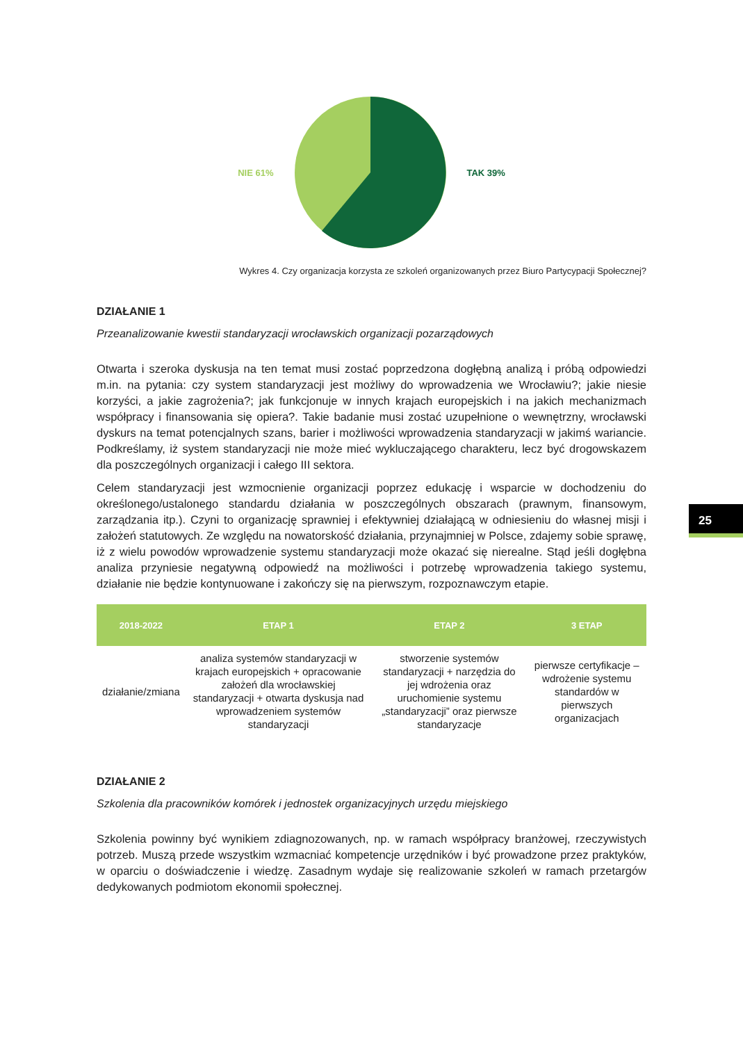NIE 61% TAK 39%
Wykres 4. Czy organizacja korzysta ze szkoleń organizowanych przez Biuro Partycypacji Społecznej?
DZIAŁANIE 1
Przeanalizowanie kwestii standaryzacji wrocławskich organizacji pozarządowych
Otwarta i szeroka dyskusja na ten temat musi zostać poprzedzona dogłębną analizą i próbą odpowiedzi m.in. na pytania: czy system standaryzacji jest możliwy do wprowadzenia we Wrocławiu?; jakie niesie korzyści, a jakie zagrożenia?; jak funkcjonuje w innych krajach europejskich i na jakich mechanizmach współpracy i finansowania się opiera?. Takie badanie musi zostać uzupełnione o wewnętrzny, wrocławski dyskurs na temat potencjalnych szans, barier i możliwości wprowadzenia standaryzacji w jakimś wariancie. Podkreślamy, iż system standaryzacji nie może mieć wykluczającego charakteru, lecz być drogowskazem dla poszczególnych organizacji i całego III sektora.
Celem standaryzacji jest wzmocnienie organizacji poprzez edukację i wsparcie w dochodzeniu do określonego/ustalonego standardu działania w poszczególnych obszarach (prawnym, finansowym, zarządzania itp.). Czyni to organizację sprawniej i efektywniej działającą w odniesieniu do własnej misji i założeń statutowych. Ze względu na nowatorskość działania, przynajmniej w Polsce, zdajemy sobie sprawę, iż z wielu powodów wprowadzenie systemu standaryzacji może okazać się nierealne. Stąd jeśli dogłębna analiza przyniesie negatywną odpowiedź na możliwości i potrzebę wprowadzenia takiego systemu, działanie nie będzie kontynuowane i zakończy się na pierwszym, rozpoznawczym etapie.
| 2018-2022 | ETAP 1 | ETAP 2 | 3 ETAP |
| --- | --- | --- | --- |
| działanie/zmiana | analiza systemów standaryzacji w krajach europejskich + opracowanie założeń dla wrocławskiej standaryzacji + otwarta dyskusja nad wprowadzeniem systemów standaryzacji | stworzenie systemów standaryzacji + narzędzia do jej wdrożenia oraz uruchomienie systemu „standaryzacji” oraz pierwsze standaryzacje | pierwsze certyfikacje – wdrożenie systemu standardów w pierwszych organizacjach |
DZIAŁANIE 2
Szkolenia dla pracowników komórek i jednostek organizacyjnych urzędu miejskiego
Szkolenia powinny być wynikiem zdiagnozowanych, np. w ramach współpracy branżowej, rzeczywistych potrzeb. Muszą przede wszystkim wzmacniać kompetencje urzędników i być prowadzone przez praktyków, w oparciu o doświadczenie i wiedzę. Zasadnym wydaje się realizowanie szkoleń w ramach przetargów dedykowanych podmiotom ekonomii społecznej.
25